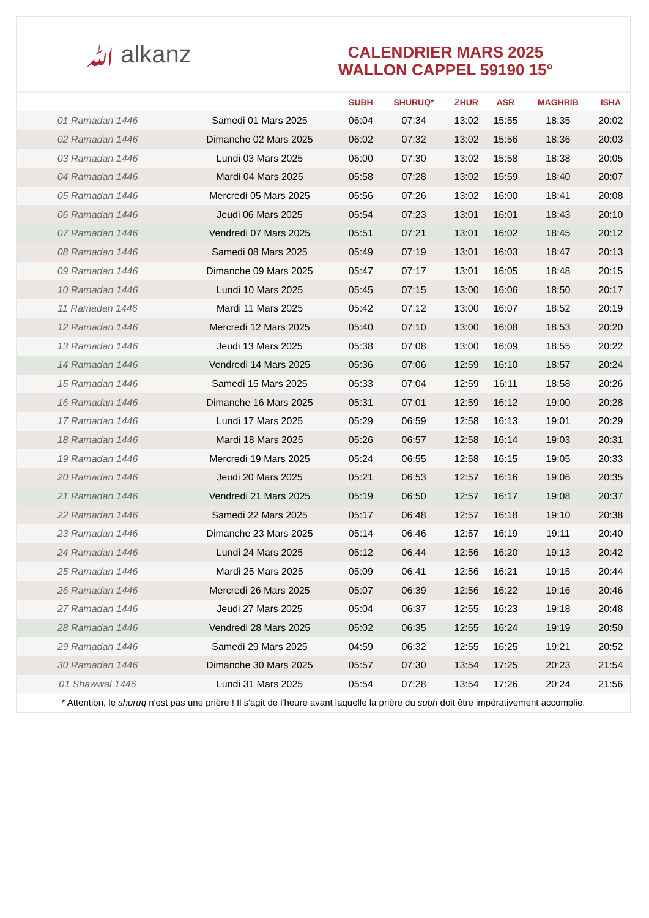ﷲ alkanz
CALENDRIER MARS 2025
WALLON CAPPEL 59190 15°
| | | SUBH | SHURUQ* | ZHUR | ASR | MAGHRIB | ISHA |
| --- | --- | --- | --- | --- | --- | --- | --- |
| 01 Ramadan 1446 | Samedi 01 Mars 2025 | 06:04 | 07:34 | 13:02 | 15:55 | 18:35 | 20:02 |
| 02 Ramadan 1446 | Dimanche 02 Mars 2025 | 06:02 | 07:32 | 13:02 | 15:56 | 18:36 | 20:03 |
| 03 Ramadan 1446 | Lundi 03 Mars 2025 | 06:00 | 07:30 | 13:02 | 15:58 | 18:38 | 20:05 |
| 04 Ramadan 1446 | Mardi 04 Mars 2025 | 05:58 | 07:28 | 13:02 | 15:59 | 18:40 | 20:07 |
| 05 Ramadan 1446 | Mercredi 05 Mars 2025 | 05:56 | 07:26 | 13:02 | 16:00 | 18:41 | 20:08 |
| 06 Ramadan 1446 | Jeudi 06 Mars 2025 | 05:54 | 07:23 | 13:01 | 16:01 | 18:43 | 20:10 |
| 07 Ramadan 1446 | Vendredi 07 Mars 2025 | 05:51 | 07:21 | 13:01 | 16:02 | 18:45 | 20:12 |
| 08 Ramadan 1446 | Samedi 08 Mars 2025 | 05:49 | 07:19 | 13:01 | 16:03 | 18:47 | 20:13 |
| 09 Ramadan 1446 | Dimanche 09 Mars 2025 | 05:47 | 07:17 | 13:01 | 16:05 | 18:48 | 20:15 |
| 10 Ramadan 1446 | Lundi 10 Mars 2025 | 05:45 | 07:15 | 13:00 | 16:06 | 18:50 | 20:17 |
| 11 Ramadan 1446 | Mardi 11 Mars 2025 | 05:42 | 07:12 | 13:00 | 16:07 | 18:52 | 20:19 |
| 12 Ramadan 1446 | Mercredi 12 Mars 2025 | 05:40 | 07:10 | 13:00 | 16:08 | 18:53 | 20:20 |
| 13 Ramadan 1446 | Jeudi 13 Mars 2025 | 05:38 | 07:08 | 13:00 | 16:09 | 18:55 | 20:22 |
| 14 Ramadan 1446 | Vendredi 14 Mars 2025 | 05:36 | 07:06 | 12:59 | 16:10 | 18:57 | 20:24 |
| 15 Ramadan 1446 | Samedi 15 Mars 2025 | 05:33 | 07:04 | 12:59 | 16:11 | 18:58 | 20:26 |
| 16 Ramadan 1446 | Dimanche 16 Mars 2025 | 05:31 | 07:01 | 12:59 | 16:12 | 19:00 | 20:28 |
| 17 Ramadan 1446 | Lundi 17 Mars 2025 | 05:29 | 06:59 | 12:58 | 16:13 | 19:01 | 20:29 |
| 18 Ramadan 1446 | Mardi 18 Mars 2025 | 05:26 | 06:57 | 12:58 | 16:14 | 19:03 | 20:31 |
| 19 Ramadan 1446 | Mercredi 19 Mars 2025 | 05:24 | 06:55 | 12:58 | 16:15 | 19:05 | 20:33 |
| 20 Ramadan 1446 | Jeudi 20 Mars 2025 | 05:21 | 06:53 | 12:57 | 16:16 | 19:06 | 20:35 |
| 21 Ramadan 1446 | Vendredi 21 Mars 2025 | 05:19 | 06:50 | 12:57 | 16:17 | 19:08 | 20:37 |
| 22 Ramadan 1446 | Samedi 22 Mars 2025 | 05:17 | 06:48 | 12:57 | 16:18 | 19:10 | 20:38 |
| 23 Ramadan 1446 | Dimanche 23 Mars 2025 | 05:14 | 06:46 | 12:57 | 16:19 | 19:11 | 20:40 |
| 24 Ramadan 1446 | Lundi 24 Mars 2025 | 05:12 | 06:44 | 12:56 | 16:20 | 19:13 | 20:42 |
| 25 Ramadan 1446 | Mardi 25 Mars 2025 | 05:09 | 06:41 | 12:56 | 16:21 | 19:15 | 20:44 |
| 26 Ramadan 1446 | Mercredi 26 Mars 2025 | 05:07 | 06:39 | 12:56 | 16:22 | 19:16 | 20:46 |
| 27 Ramadan 1446 | Jeudi 27 Mars 2025 | 05:04 | 06:37 | 12:55 | 16:23 | 19:18 | 20:48 |
| 28 Ramadan 1446 | Vendredi 28 Mars 2025 | 05:02 | 06:35 | 12:55 | 16:24 | 19:19 | 20:50 |
| 29 Ramadan 1446 | Samedi 29 Mars 2025 | 04:59 | 06:32 | 12:55 | 16:25 | 19:21 | 20:52 |
| 30 Ramadan 1446 | Dimanche 30 Mars 2025 | 05:57 | 07:30 | 13:54 | 17:25 | 20:23 | 21:54 |
| 01 Shawwal 1446 | Lundi 31 Mars 2025 | 05:54 | 07:28 | 13:54 | 17:26 | 20:24 | 21:56 |
* Attention, le shuruq n'est pas une prière ! Il s'agit de l'heure avant laquelle la prière du subh doit être impérativement accomplie.